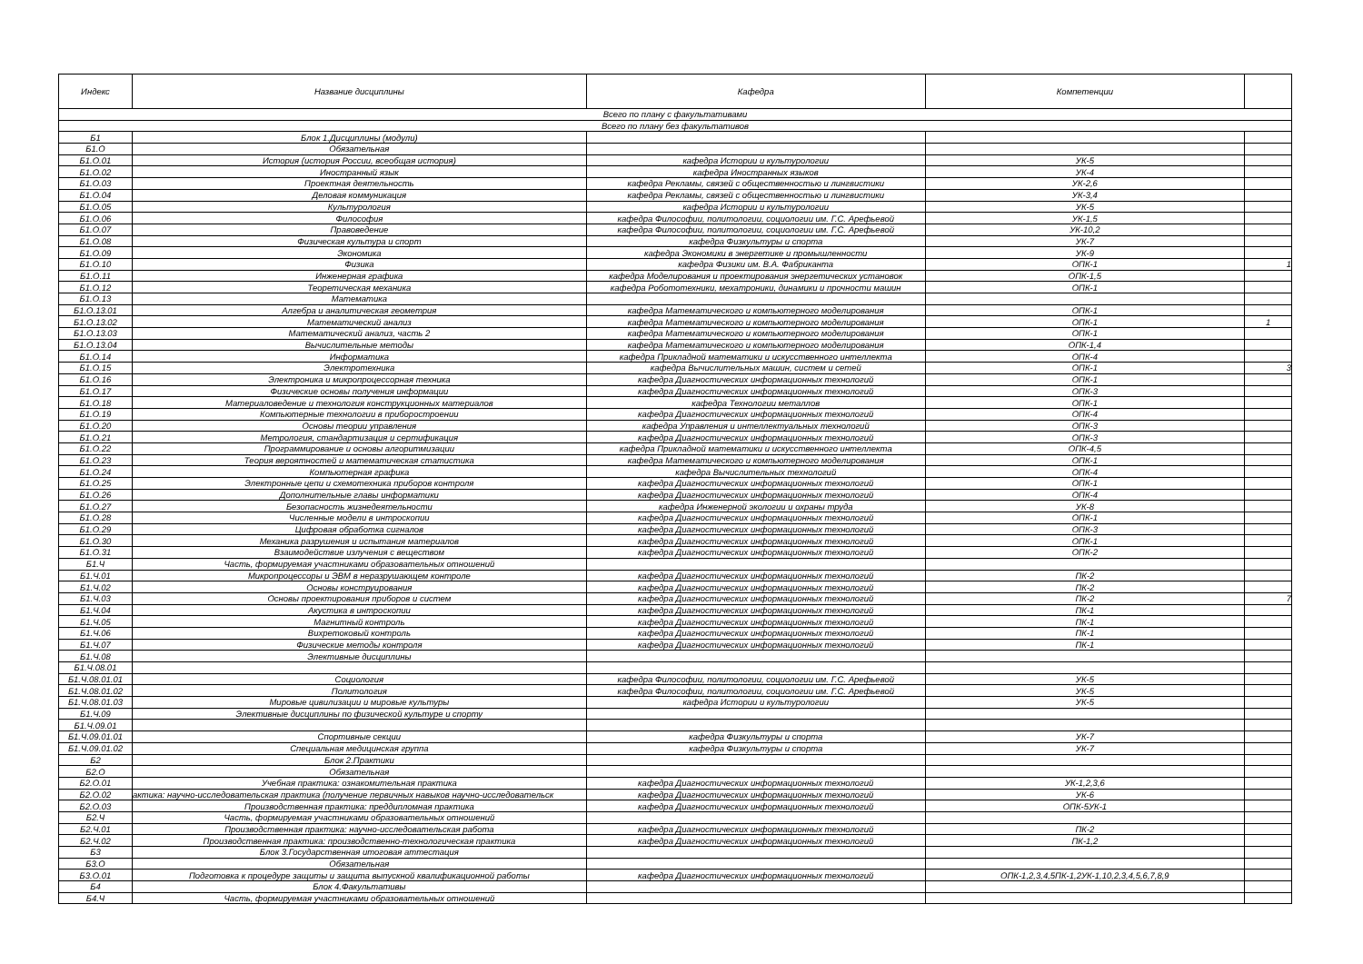| Индекс | Название дисциплины | Кафедра | Компетенции | |
| --- | --- | --- | --- | --- |
| Всего по плану с факультативами | | | | |
| Всего по плану без факультативов | | | | |
| Б1 | Блок 1.Дисциплины (модули) | | | |
| Б1.О | Обязательная | | | |
| Б1.О.01 | История (история России, всеобщая история) | кафедра Истории и культурологии | УК-5 | |
| Б1.О.02 | Иностранный язык | кафедра Иностранных языков | УК-4 | |
| Б1.О.03 | Проектная деятельность | кафедра Рекламы, связей с общественностью и лингвистики | УК-2,6 | |
| Б1.О.04 | Деловая коммуникация | кафедра Рекламы, связей с общественностью и лингвистики | УК-3,4 | |
| Б1.О.05 | Культурология | кафедра Истории и культурологии | УК-5 | |
| Б1.О.06 | Философия | кафедра Философии, политологии, социологии им. Г.С. Арефьевой | УК-1,5 | |
| Б1.О.07 | Правоведение | кафедра Философии, политологии, социологии им. Г.С. Арефьевой | УК-10,2 | |
| Б1.О.08 | Физическая культура и спорт | кафедра Физкультуры и спорта | УК-7 | |
| Б1.О.09 | Экономика | кафедра Экономики в энергетике и промышленности | УК-9 | |
| Б1.О.10 | Физика | кафедра Физики им. В.А. Фабриканта | ОПК-1 | 1 |
| Б1.О.11 | Инженерная графика | кафедра Моделирования и проектирования энергетических установок | ОПК-1,5 | |
| Б1.О.12 | Теоретическая механика | кафедра Робототехники, мехатроники, динамики и прочности машин | ОПК-1 | |
| Б1.О.13 | Математика | | | |
| Б1.О.13.01 | Алгебра и аналитическая геометрия | кафедра Математического и компьютерного моделирования | ОПК-1 | |
| Б1.О.13.02 | Математический анализ | кафедра Математического и компьютерного моделирования | ОПК-1 | 1 |
| Б1.О.13.03 | Математический анализ, часть 2 | кафедра Математического и компьютерного моделирования | ОПК-1 | |
| Б1.О.13.04 | Вычислительные методы | кафедра Математического и компьютерного моделирования | ОПК-1,4 | |
| Б1.О.14 | Информатика | кафедра Прикладной математики и искусственного интеллекта | ОПК-4 | |
| Б1.О.15 | Электротехника | кафедра Вычислительных машин, систем и сетей | ОПК-1 | 3 |
| Б1.О.16 | Электроника и микропроцессорная техника | кафедра Диагностических информационных технологий | ОПК-1 | |
| Б1.О.17 | Физические основы получения информации | кафедра Диагностических информационных технологий | ОПК-3 | |
| Б1.О.18 | Материаловедение и технология конструкционных материалов | кафедра Технологии металлов | ОПК-1 | |
| Б1.О.19 | Компьютерные технологии в приборостроении | кафедра Диагностических информационных технологий | ОПК-4 | |
| Б1.О.20 | Основы теории управления | кафедра Управления и интеллектуальных технологий | ОПК-3 | |
| Б1.О.21 | Метрология, стандартизация и сертификация | кафедра Диагностических информационных технологий | ОПК-3 | |
| Б1.О.22 | Программирование и основы алгоритмизации | кафедра Прикладной математики и искусственного интеллекта | ОПК-4,5 | |
| Б1.О.23 | Теория вероятностей и математическая статистика | кафедра Математического и компьютерного моделирования | ОПК-1 | |
| Б1.О.24 | Компьютерная графика | кафедра Вычислительных технологий | ОПК-4 | |
| Б1.О.25 | Электронные цепи и схемотехника приборов контроля | кафедра Диагностических информационных технологий | ОПК-1 | |
| Б1.О.26 | Дополнительные главы информатики | кафедра Диагностических информационных технологий | ОПК-4 | |
| Б1.О.27 | Безопасность жизнедеятельности | кафедра Инженерной экологии и охраны труда | УК-8 | |
| Б1.О.28 | Численные модели в интроскопии | кафедра Диагностических информационных технологий | ОПК-1 | |
| Б1.О.29 | Цифровая обработка сигналов | кафедра Диагностических информационных технологий | ОПК-3 | |
| Б1.О.30 | Механика разрушения и испытания материалов | кафедра Диагностических информационных технологий | ОПК-1 | |
| Б1.О.31 | Взаимодействие излучения с веществом | кафедра Диагностических информационных технологий | ОПК-2 | |
| Б1.Ч | Часть, формируемая участниками образовательных отношений | | | |
| Б1.Ч.01 | Микропроцессоры и ЭВМ в неразрушающем контроле | кафедра Диагностических информационных технологий | ПК-2 | |
| Б1.Ч.02 | Основы конструирования | кафедра Диагностических информационных технологий | ПК-2 | |
| Б1.Ч.03 | Основы проектирования приборов и систем | кафедра Диагностических информационных технологий | ПК-2 | 7 |
| Б1.Ч.04 | Акустика в интроскопии | кафедра Диагностических информационных технологий | ПК-1 | |
| Б1.Ч.05 | Магнитный контроль | кафедра Диагностических информационных технологий | ПК-1 | |
| Б1.Ч.06 | Вихретоковый контроль | кафедра Диагностических информационных технологий | ПК-1 | |
| Б1.Ч.07 | Физические методы контроля | кафедра Диагностических информационных технологий | ПК-1 | |
| Б1.Ч.08 | Элективные дисциплины | | | |
| Б1.Ч.08.01 | | | | |
| Б1.Ч.08.01.01 | Социология | кафедра Философии, политологии, социологии им. Г.С. Арефьевой | УК-5 | |
| Б1.Ч.08.01.02 | Политология | кафедра Философии, политологии, социологии им. Г.С. Арефьевой | УК-5 | |
| Б1.Ч.08.01.03 | Мировые цивилизации и мировые культуры | кафедра Истории и культурологии | УК-5 | |
| Б1.Ч.09 | Элективные дисциплины по физической культуре и спорту | | | |
| Б1.Ч.09.01 | | | | |
| Б1.Ч.09.01.01 | Спортивные секции | кафедра Физкультуры и спорта | УК-7 | |
| Б1.Ч.09.01.02 | Специальная медицинская группа | кафедра Физкультуры и спорта | УК-7 | |
| Б2 | Блок 2.Практики | | | |
| Б2.О | Обязательная | | | |
| Б2.О.01 | Учебная практика: ознакомительная практика | кафедра Диагностических информационных технологий | УК-1,2,3,6 | |
| Б2.О.02 | актика: научно-исследовательская практика (получение первичных навыков научно-исследовательск | кафедра Диагностических информационных технологий | УК-6 | |
| Б2.О.03 | Производственная практика: преддипломная практика | кафедра Диагностических информационных технологий | ОПК-5УК-1 | |
| Б2.Ч | Часть, формируемая участниками образовательных отношений | | | |
| Б2.Ч.01 | Производственная практика: научно-исследовательская работа | кафедра Диагностических информационных технологий | ПК-2 | |
| Б2.Ч.02 | Производственная практика: производственно-технологическая практика | кафедра Диагностических информационных технологий | ПК-1,2 | |
| Б3 | Блок 3.Государственная итоговая аттестация | | | |
| Б3.О | Обязательная | | | |
| Б3.О.01 | Подготовка к процедуре защиты и защита выпускной квалификационной работы | кафедра Диагностических информационных технологий | ОПК-1,2,3,4,5ПК-1,2УК-1,10,2,3,4,5,6,7,8,9 | |
| Б4 | Блок 4.Факультативы | | | |
| Б4.Ч | Часть, формируемая участниками образовательных отношений | | | |